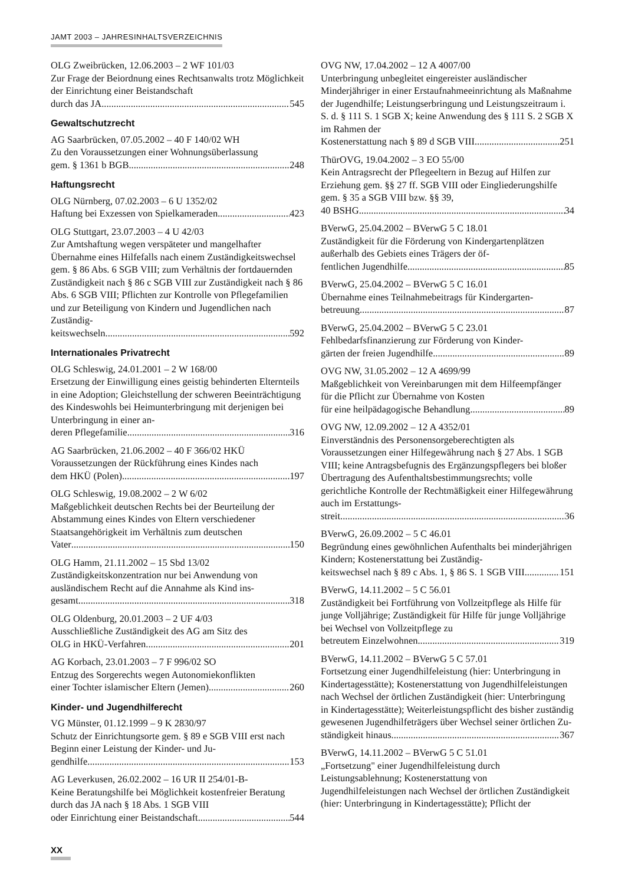JAMT 2003 – JAHRESINHALTSVERZEICHNIS
OLG Zweibrücken, 12.06.2003 – 2 WF 101/03
Zur Frage der Beiordnung eines Rechtsanwalts trotz Möglichkeit der Einrichtung einer Beistandschaft
durch das JA 545
Gewaltschutzrecht
AG Saarbrücken, 07.05.2002 – 40 F 140/02 WH
Zu den Voraussetzungen einer Wohnungsüberlassung
gem. § 1361 b BGB 248
Haftungsrecht
OLG Nürnberg, 07.02.2003 – 6 U 1352/02
Haftung bei Exzessen von Spielkameraden 423
OLG Stuttgart, 23.07.2003 – 4 U 42/03
Zur Amtshaftung wegen verspäteter und mangelhafter Übernahme eines Hilfefalls nach einem Zuständigkeitswechsel gem. § 86 Abs. 6 SGB VIII; zum Verhältnis der fortdauernden Zuständigkeit nach § 86 c SGB VIII zur Zuständigkeit nach § 86 Abs. 6 SGB VIII; Pflichten zur Kontrolle von Pflegefamilien und zur Beteiligung von Kindern und Jugendlichen nach Zuständig-
keitswechseln 592
Internationales Privatrecht
OLG Schleswig, 24.01.2001 – 2 W 168/00
Ersetzung der Einwilligung eines geistig behinderten Elternteils in eine Adoption; Gleichstellung der schweren Beeinträchtigung des Kindeswohls bei Heimunterbringung mit derjenigen bei Unterbringung in einer an-
deren Pflegefamilie 316
AG Saarbrücken, 21.06.2002 – 40 F 366/02 HKÜ
Voraussetzungen der Rückführung eines Kindes nach
dem HKÜ (Polen) 197
OLG Schleswig, 19.08.2002 – 2 W 6/02
Maßgeblichkeit deutschen Rechts bei der Beurteilung der Abstammung eines Kindes von Eltern verschiedener Staatsangehörigkeit im Verhältnis zum deutschen
Vater 150
OLG Hamm, 21.11.2002 – 15 Sbd 13/02
Zuständigkeitskonzentration nur bei Anwendung von ausländischem Recht auf die Annahme als Kind ins-
gesamt 318
OLG Oldenburg, 20.01.2003 – 2 UF 4/03
Ausschließliche Zuständigkeit des AG am Sitz des
OLG in HKÜ-Verfahren 201
AG Korbach, 23.01.2003 – 7 F 996/02 SO
Entzug des Sorgerechts wegen Autonomiekonflikten
einer Tochter islamischer Eltern (Jemen) 260
Kinder- und Jugendhilferecht
VG Münster, 01.12.1999 – 9 K 2830/97
Schutz der Einrichtungsorte gem. § 89 e SGB VIII erst nach Beginn einer Leistung der Kinder- und Ju-
gendhilfe 153
AG Leverkusen, 26.02.2002 – 16 UR II 254/01-B-
Keine Beratungshilfe bei Möglichkeit kostenfreier Beratung durch das JA nach § 18 Abs. 1 SGB VIII
oder Einrichtung einer Beistandschaft 544
OVG NW, 17.04.2002 – 12 A 4007/00
Unterbringung unbegleitet eingereister ausländischer Minderjähriger in einer Erstaufnahmeeinrichtung als Maßnahme der Jugendhilfe; Leistungserbringung und Leistungszeitraum i. S. d. § 111 S. 1 SGB X; keine Anwendung des § 111 S. 2 SGB X im Rahmen der
Kostenerstattung nach § 89 d SGB VIII 251
ThürOVG, 19.04.2002 – 3 EO 55/00
Kein Antragsrecht der Pflegeeltern in Bezug auf Hilfen zur Erziehung gem. §§ 27 ff. SGB VIII oder Eingliederungshilfe gem. § 35 a SGB VIII bzw. §§ 39,
40 BSHG 34
BVerwG, 25.04.2002 – BVerwG 5 C 18.01
Zuständigkeit für die Förderung von Kindergartenplätzen außerhalb des Gebiets eines Trägers der öf-
fentlichen Jugendhilfe 85
BVerwG, 25.04.2002 – BVerwG 5 C 16.01
Übernahme eines Teilnahmebeitrags für Kindergarten-
betreuung 87
BVerwG, 25.04.2002 – BVerwG 5 C 23.01
Fehlbedarfsfinanzierung zur Förderung von Kinder-
gärten der freien Jugendhilfe 89
OVG NW, 31.05.2002 – 12 A 4699/99
Maßgeblichkeit von Vereinbarungen mit dem Hilfeempfänger für die Pflicht zur Übernahme von Kosten
für eine heilpädagogische Behandlung 89
OVG NW, 12.09.2002 – 12 A 4352/01
Einverständnis des Personensorgeberechtigten als Voraussetzungen einer Hilfegewährung nach § 27 Abs. 1 SGB VIII; keine Antragsbefugnis des Ergänzungspflegers bei bloßer Übertragung des Aufenthaltsbestimmungsrechts; volle gerichtliche Kontrolle der Rechtmäßigkeit einer Hilfegewährung auch im Erstattungs-
streit 36
BVerwG, 26.09.2002 – 5 C 46.01
Begründung eines gewöhnlichen Aufenthalts bei minderjährigen Kindern; Kostenerstattung bei Zuständig-
keitswechsel nach § 89 c Abs. 1, § 86 S. 1 SGB VIII 151
BVerwG, 14.11.2002 – 5 C 56.01
Zuständigkeit bei Fortführung von Vollzeitpflege als Hilfe für junge Volljährige; Zuständigkeit für Hilfe für junge Volljährige bei Wechsel von Vollzeitpflege zu
betreutem Einzelwohnen 319
BVerwG, 14.11.2002 – BVerwG 5 C 57.01
Fortsetzung einer Jugendhilfeleistung (hier: Unterbringung in Kindertagesstätte); Kostenerstattung von Jugendhilfeleistungen nach Wechsel der örtlichen Zuständigkeit (hier: Unterbringung in Kindertagesstätte); Weiterleistungspflicht des bisher zuständig gewesenen Jugendhilfeträgers über Wechsel seiner örtlichen Zu-
ständigkeit hinaus 367
BVerwG, 14.11.2002 – BVerwG 5 C 51.01
„Fortsetzung" einer Jugendhilfeleistung durch Leistungsablehnung; Kostenerstattung von Jugendhilfeleistungen nach Wechsel der örtlichen Zuständigkeit (hier: Unterbringung in Kindertagesstätte); Pflicht der
XX